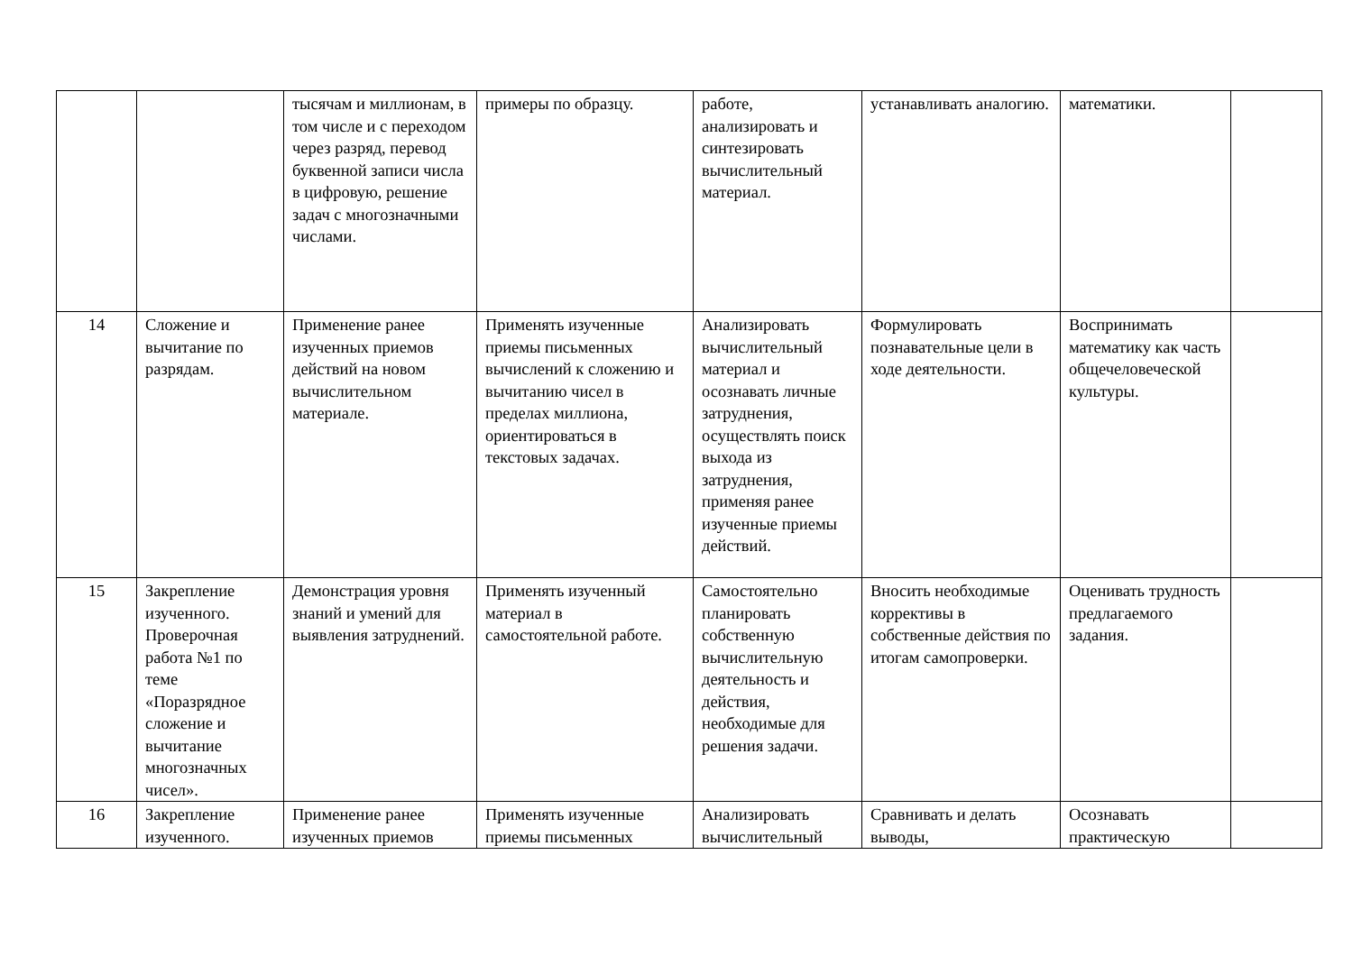| | | тысячам и миллионам, в том числе и с переходом через разряд, перевод буквенной записи числа в цифровую, решение задач с многозначными числами. | примеры по образцу. | работе, анализировать и синтезировать вычислительный материал. | устанавливать аналогию. | математики. | |
| 14 | Сложение и вычитание по разрядам. | Применение ранее изученных приемов действий на новом вычислительном материале. | Применять изученные приемы письменных вычислений к сложению и вычитанию чисел в пределах миллиона, ориентироваться в текстовых задачах. | Анализировать вычислительный материал и осознавать личные затруднения, осуществлять поиск выхода из затруднения, применяя ранее изученные приемы действий. | Формулировать познавательные цели в ходе деятельности. | Воспринимать математику как часть общечеловеческой культуры. | |
| 15 | Закрепление изученного. Проверочная работа №1 по теме «Поразрядное сложение и вычитание многозначных чисел». | Демонстрация уровня знаний и умений для выявления затруднений. | Применять изученный материал в самостоятельной работе. | Самостоятельно планировать собственную вычислительную деятельность и действия, необходимые для решения задачи. | Вносить необходимые коррективы в собственные действия по итогам самопроверки. | Оценивать трудность предлагаемого задания. | |
| 16 | Закрепление изученного. | Применение ранее изученных приемов | Применять изученные приемы письменных | Анализировать вычислительный | Сравнивать и делать выводы, | Осознавать практическую | |